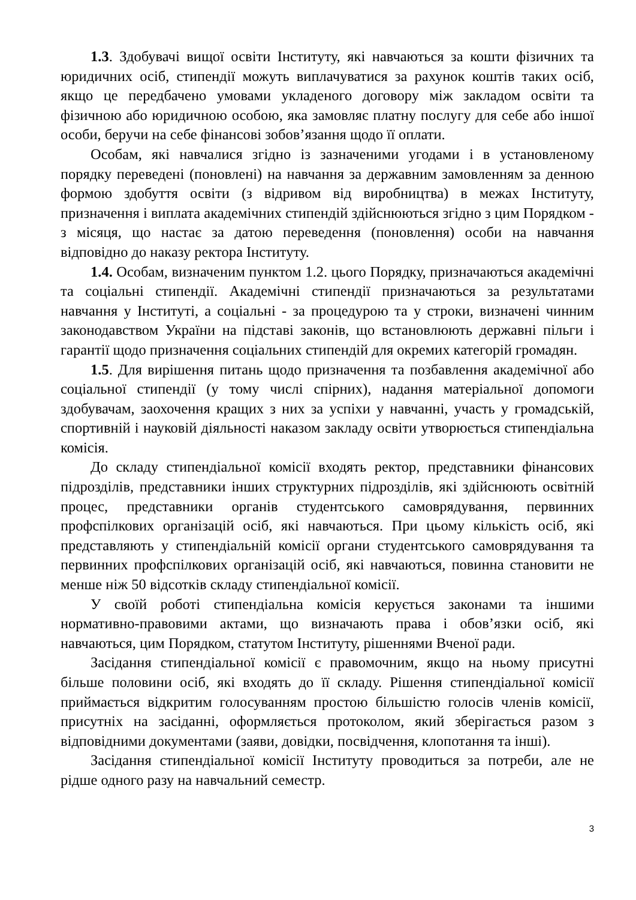1.3. Здобувачі вищої освіти Інституту, які навчаються за кошти фізичних та юридичних осіб, стипендії можуть виплачуватися за рахунок коштів таких осіб, якщо це передбачено умовами укладеного договору між закладом освіти та фізичною або юридичною особою, яка замовляє платну послугу для себе або іншої особи, беручи на себе фінансові зобов’язання щодо її оплати.
Особам, які навчалися згідно із зазначеними угодами і в установленому порядку переведені (поновлені) на навчання за державним замовленням за денною формою здобуття освіти (з відривом від виробництва) в межах Інституту, призначення і виплата академічних стипендій здійснюються згідно з цим Порядком - з місяця, що настає за датою переведення (поновлення) особи на навчання відповідно до наказу ректора Інституту.
1.4. Особам, визначеним пунктом 1.2. цього Порядку, призначаються академічні та соціальні стипендії. Академічні стипендії призначаються за результатами навчання у Інституті, а соціальні - за процедурою та у строки, визначені чинним законодавством України на підставі законів, що встановлюють державні пільги і гарантії щодо призначення соціальних стипендій для окремих категорій громадян.
1.5. Для вирішення питань щодо призначення та позбавлення академічної або соціальної стипендії (у тому числі спірних), надання матеріальної допомоги здобувачам, заохочення кращих з них за успіхи у навчанні, участь у громадській, спортивній і науковій діяльності наказом закладу освіти утворюється стипендіальна комісія.
До складу стипендіальної комісії входять ректор, представники фінансових підрозділів, представники інших структурних підрозділів, які здійснюють освітній процес, представники органів студентського самоврядування, первинних профспілкових організацій осіб, які навчаються. При цьому кількість осіб, які представляють у стипендіальній комісії органи студентського самоврядування та первинних профспілкових організацій осіб, які навчаються, повинна становити не менше ніж 50 відсотків складу стипендіальної комісії.
У своїй роботі стипендіальна комісія керується законами та іншими нормативно-правовими актами, що визначають права і обов’язки осіб, які навчаються, цим Порядком, статутом Інституту, рішеннями Вченої ради.
Засідання стипендіальної комісії є правомочним, якщо на ньому присутні більше половини осіб, які входять до її складу. Рішення стипендіальної комісії приймається відкритим голосуванням простою більшістю голосів членів комісії, присутніх на засіданні, оформляється протоколом, який зберігається разом з відповідними документами (заяви, довідки, посвідчення, клопотання та інші).
Засідання стипендіальної комісії Інституту проводиться за потреби, але не рідше одного разу на навчальний семестр.
3